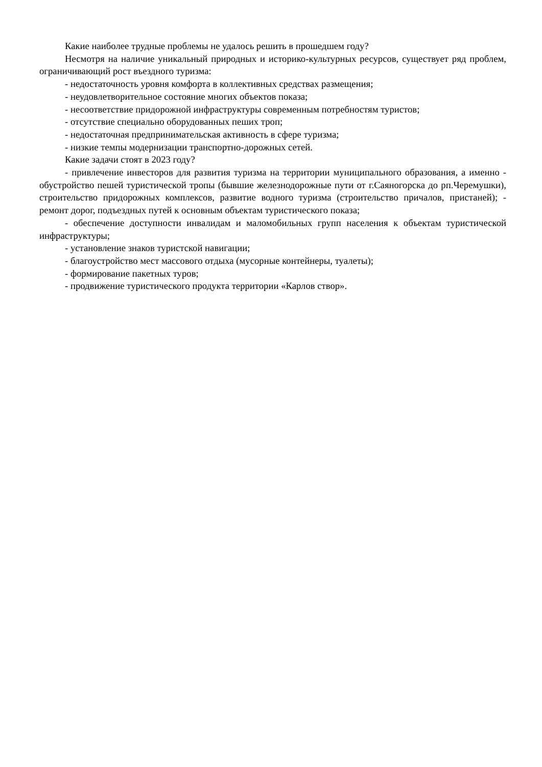Какие наиболее трудные проблемы не удалось решить в прошедшем году?
Несмотря на наличие уникальный природных и историко-культурных ресурсов, существует ряд проблем, ограничивающий рост въездного туризма:
- недостаточность уровня комфорта в коллективных средствах размещения;
- неудовлетворительное состояние многих объектов показа;
- несоответствие придорожной инфраструктуры современным потребностям туристов;
- отсутствие специально оборудованных пеших троп;
- недостаточная предпринимательская активность в сфере туризма;
- низкие темпы модернизации транспортно-дорожных сетей.
Какие задачи стоят в 2023 году?
- привлечение инвесторов для развития туризма на территории муниципального образования, а именно - обустройство пешей туристической тропы (бывшие железнодорожные пути от г.Саяногорска до рп.Черемушки), строительство придорожных комплексов, развитие водного туризма (строительство причалов, пристаней); - ремонт дорог, подъездных путей к основным объектам туристического показа;
- обеспечение доступности инвалидам и маломобильных групп населения к объектам туристической инфраструктуры;
- установление знаков туристской навигации;
- благоустройство мест массового отдыха (мусорные контейнеры, туалеты);
- формирование пакетных туров;
- продвижение туристического продукта территории «Карлов створ».